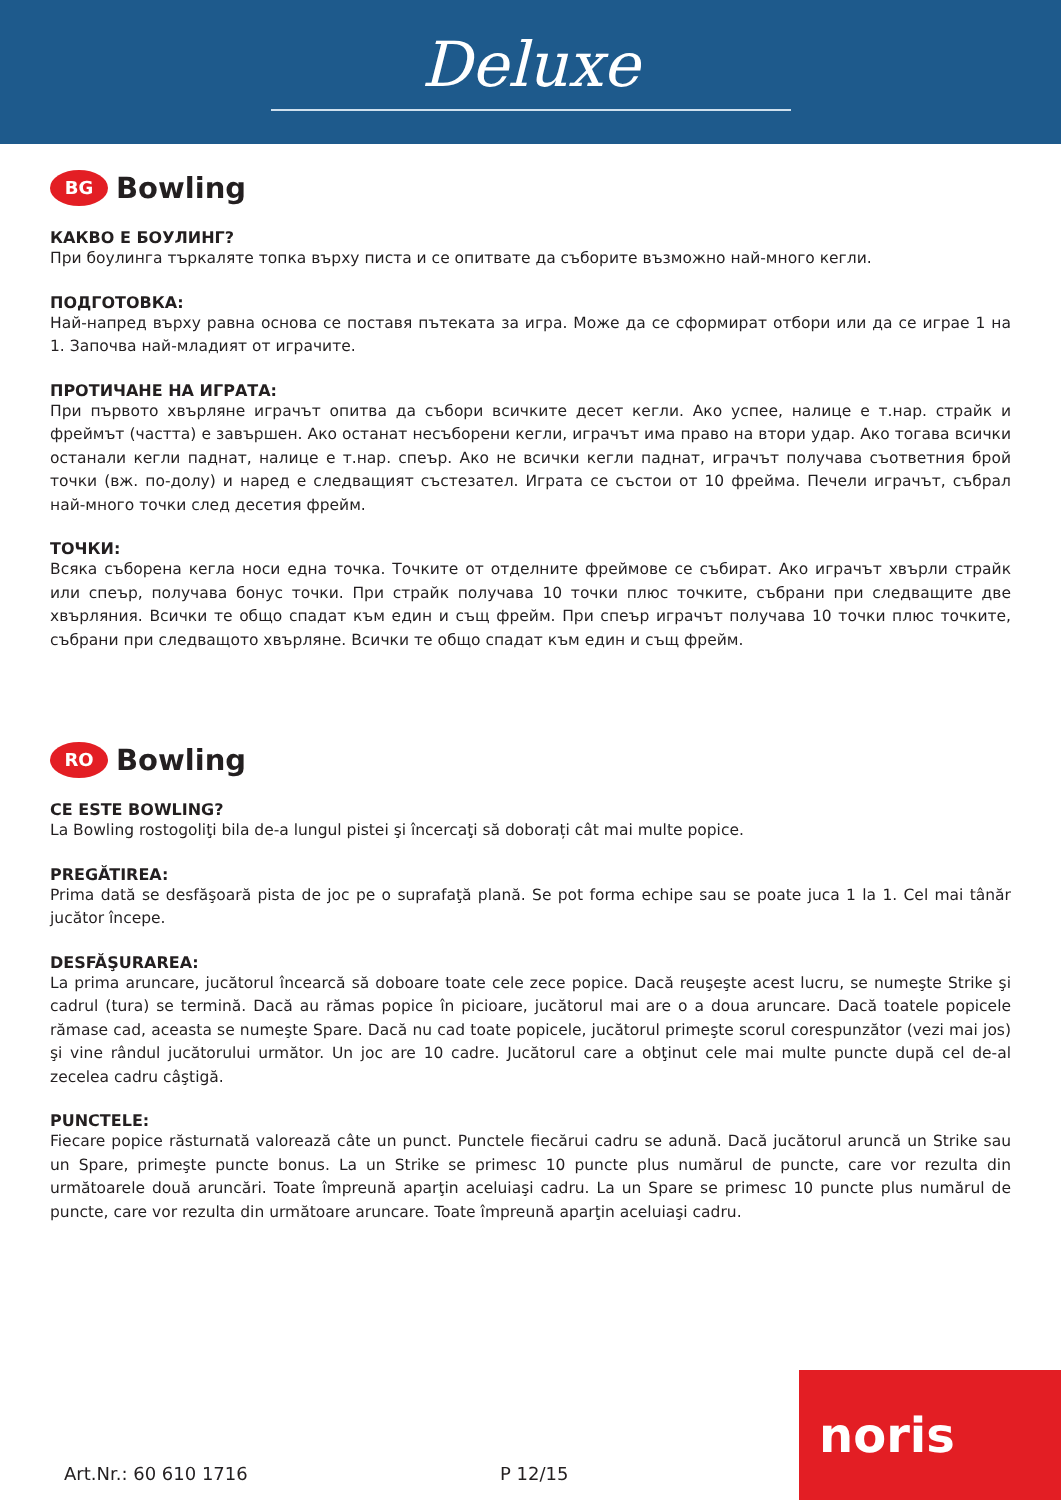Deluxe
BG Bowling
КАКВО Е БОУЛИНГ?
При боулинга търкаляте топка върху писта и се опитвате да съборите възможно най-много кегли.
ПОДГОТОВКА:
Най-напред върху равна основа се поставя пътеката за игра. Може да се сформират отбори или да се играе 1 на 1. Започва най-младият от играчите.
ПРОТИЧАНЕ НА ИГРАТА:
При първото хвърляне играчът опитва да събори всичките десет кегли. Ако успее, налице е т.нар. страйк и фреймът (частта) е завършен. Ако останат несъборени кегли, играчът има право на втори удар. Ако тогава всички останали кегли паднат, налице е т.нар. спеър. Ако не всички кегли паднат, играчът получава съответния брой точки (вж. по-долу) и наред е следващият състезател. Играта се състои от 10 фрейма. Печели играчът, събрал най-много точки след десетия фрейм.
ТОЧКИ:
Всяка съборена кегла носи една точка. Точките от отделните фреймове се събират. Ако играчът хвърли страйк или спеър, получава бонус точки. При страйк получава 10 точки плюс точките, събрани при следващите две хвърляния. Всички те общо спадат към един и същ фрейм. При спеър играчът получава 10 точки плюс точките, събрани при следващото хвърляне. Всички те общо спадат към един и същ фрейм.
RO Bowling
CE ESTE BOWLING?
La Bowling rostogoliţi bila de-a lungul pistei şi încercaţi să doborați cât mai multe popice.
PREGĂTIREA:
Prima dată se desfăşoară pista de joc pe o suprafaţă plană. Se pot forma echipe sau se poate juca 1 la 1. Cel mai tânăr jucător începe.
DESFĂŞURAREA:
La prima aruncare, jucătorul încearcă să doboare toate cele zece popice. Dacă reuşeşte acest lucru, se numeşte Strike şi cadrul (tura) se termină. Dacă au rămas popice în picioare, jucătorul mai are o a doua aruncare. Dacă toatele popicele rămase cad, aceasta se numeşte Spare. Dacă nu cad toate popicele, jucătorul primeşte scorul corespunzător (vezi mai jos) şi vine rândul jucătorului următor. Un joc are 10 cadre. Jucătorul care a obţinut cele mai multe puncte după cel de-al zecelea cadru câştigă.
PUNCTELE:
Fiecare popice răsturnată valorează câte un punct. Punctele fiecărui cadru se adună. Dacă jucătorul aruncă un Strike sau un Spare, primeşte puncte bonus. La un Strike se primesc 10 puncte plus numărul de puncte, care vor rezulta din următoarele două aruncări. Toate împreună aparţin aceluiaşi cadru. La un Spare se primesc 10 puncte plus numărul de puncte, care vor rezulta din următoare aruncare. Toate împreună aparţin aceluiaşi cadru.
Art.Nr.: 60 610 1716 P 12/15 noris